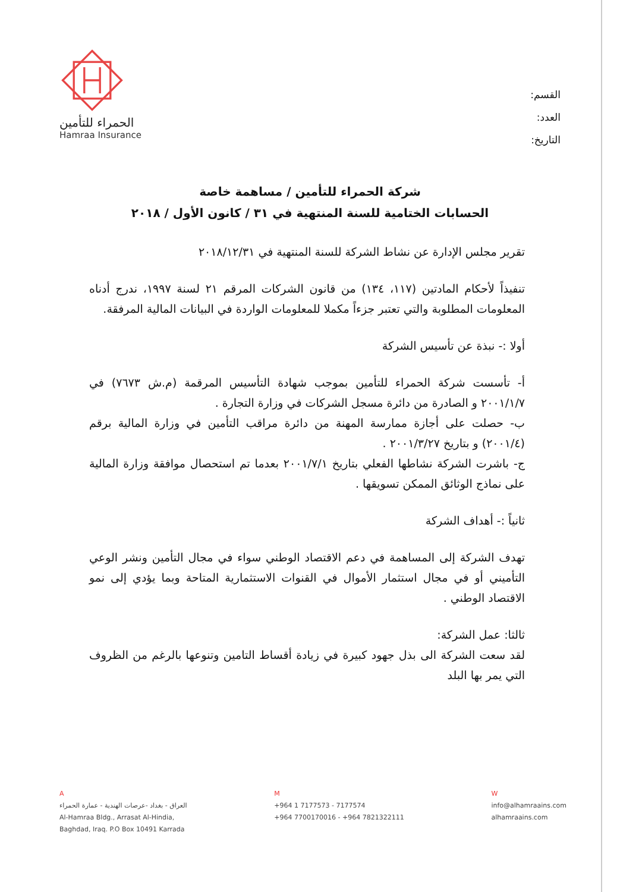القسم:
العدد:
التاريخ:
الحمراء للتأمين
Hamraa Insurance
شركة الحمراء للتأمين / مساهمة خاصة
الحسابات الختامية للسنة المنتهية في ٣١ / كانون الأول / ٢٠١٨
تقرير مجلس الإدارة عن نشاط الشركة للسنة المنتهية في ٢٠١٨/١٢/٣١
تنفيذاً لأحكام المادتين (١١٧، ١٣٤) من قانون الشركات المرقم ٢١ لسنة ١٩٩٧، ندرج أدناه المعلومات المطلوبة والتي تعتبر جزءاً مكملا للمعلومات الواردة في البيانات المالية المرفقة.
أولا :- نبذة عن تأسيس الشركة
أ- تأسست شركة الحمراء للتأمين بموجب شهادة التأسيس المرقمة (م.ش ٧٦٧٣) في ٢٠٠١/١/٧ و الصادرة من دائرة مسجل الشركات في وزارة التجارة .
ب- حصلت على أجازة ممارسة المهنة من دائرة مراقب التأمين في وزارة المالية برقم (٢٠٠١/٤) و بتاريخ ٢٠٠١/٣/٢٧ .
ج- باشرت الشركة نشاطها الفعلي بتاريخ ٢٠٠١/٧/١ بعدما تم استحصال موافقة وزارة المالية على نماذج الوثائق الممكن تسويقها .
ثانياً :- أهداف الشركة
تهدف الشركة إلى المساهمة في دعم الاقتصاد الوطني سواء في مجال التأمين ونشر الوعي التأميني أو في مجال استثمار الأموال في القنوات الاستثمارية المتاحة وبما يؤدي إلى نمو الاقتصاد الوطني .
ثالثا: عمل الشركة:
لقد سعت الشركة الى بذل جهود كبيرة في زيادة أقساط التامين وتنوعها بالرغم من الظروف التي يمر بها البلد
A
العراق - بغداد -عرصات الهندية - عمارة الحمراء
Al-Hamraa Bldg., Arrasat Al-Hindia,
Baghdad, Iraq. P.O Box 10491 Karrada
M
+964 1 7177573 - 7177574
+964 7700170016 - +964 7821322111
W
info@alhamraains.com
alhamraains.com